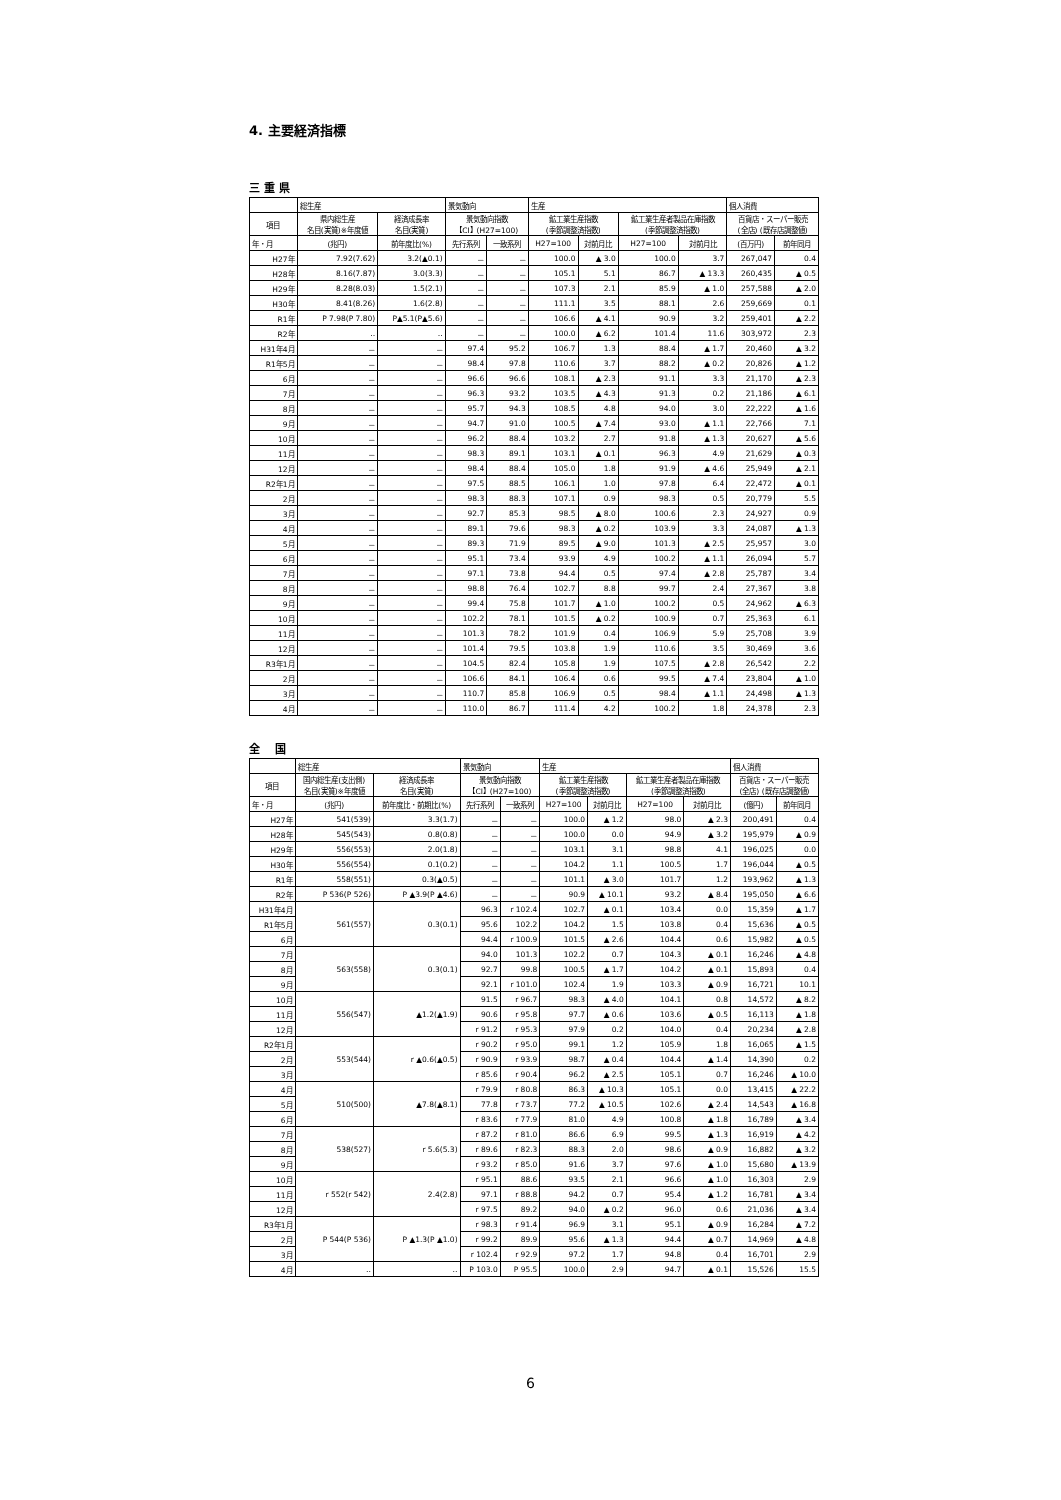4. 主要経済指標
三 重 県
| | 総生産 | | 景気動向 | | 生産 | | | | 個人消費 | |
| --- | --- | --- | --- | --- | --- | --- | --- | --- | --- | --- |
| 項目 | 県内総生産 名目(実質)※年度値 | 経済成長率 名目(実質) | 景気動向指数 【CI】(H27=100) | | 鉱工業生産指数 (季節調整済指数) | | 鉱工業生産者製品在庫指数 (季節調整済指数) | | 百貨店・スーパー販売 (全店) (既存店調整値) | |
| 年・月 | (兆円) | 前年度比(%) | 先行系列 | 一致系列 | H27=100 | 対前月比 | H27=100 | 対前月比 | (百万円) | 前年同月 |
| H27年 | 7.92(7.62) | 3.2(▲0.1) | － | － | 100.0 | ▲ 3.0 | 100.0 | 3.7 | 267,047 | 0.4 |
| H28年 | 8.16(7.87) | 3.0(3.3) | － | － | 105.1 | 5.1 | 86.7 | ▲ 13.3 | 260,435 | ▲ 0.5 |
| H29年 | 8.28(8.03) | 1.5(2.1) | － | － | 107.3 | 2.1 | 85.9 | ▲ 1.0 | 257,588 | ▲ 2.0 |
| H30年 | 8.41(8.26) | 1.6(2.8) | － | － | 111.1 | 3.5 | 88.1 | 2.6 | 259,669 | 0.1 |
| R1年 | P 7.98(P 7.80) | P▲5.1(P▲5.6) | － | － | 106.6 | ▲ 4.1 | 90.9 | 3.2 | 259,401 | ▲ 2.2 |
| R2年 | ‥ | ‥ | － | － | 100.0 | ▲ 6.2 | 101.4 | 11.6 | 303,972 | 2.3 |
| H31年4月 | － | － | 97.4 | 95.2 | 106.7 | 1.3 | 88.4 | ▲ 1.7 | 20,460 | ▲ 3.2 |
| R1年5月 | － | － | 98.4 | 97.8 | 110.6 | 3.7 | 88.2 | ▲ 0.2 | 20,826 | ▲ 1.2 |
| 6月 | － | － | 96.6 | 96.6 | 108.1 | ▲ 2.3 | 91.1 | 3.3 | 21,170 | ▲ 2.3 |
| 7月 | － | － | 96.3 | 93.2 | 103.5 | ▲ 4.3 | 91.3 | 0.2 | 21,186 | ▲ 6.1 |
| 8月 | － | － | 95.7 | 94.3 | 108.5 | 4.8 | 94.0 | 3.0 | 22,222 | ▲ 1.6 |
| 9月 | － | － | 94.7 | 91.0 | 100.5 | ▲ 7.4 | 93.0 | ▲ 1.1 | 22,766 | 7.1 |
| 10月 | － | － | 96.2 | 88.4 | 103.2 | 2.7 | 91.8 | ▲ 1.3 | 20,627 | ▲ 5.6 |
| 11月 | － | － | 98.3 | 89.1 | 103.1 | ▲ 0.1 | 96.3 | 4.9 | 21,629 | ▲ 0.3 |
| 12月 | － | － | 98.4 | 88.4 | 105.0 | 1.8 | 91.9 | ▲ 4.6 | 25,949 | ▲ 2.1 |
| R2年1月 | － | － | 97.5 | 88.5 | 106.1 | 1.0 | 97.8 | 6.4 | 22,472 | ▲ 0.1 |
| 2月 | － | － | 98.3 | 88.3 | 107.1 | 0.9 | 98.3 | 0.5 | 20,779 | 5.5 |
| 3月 | － | － | 92.7 | 85.3 | 98.5 | ▲ 8.0 | 100.6 | 2.3 | 24,927 | 0.9 |
| 4月 | － | － | 89.1 | 79.6 | 98.3 | ▲ 0.2 | 103.9 | 3.3 | 24,087 | ▲ 1.3 |
| 5月 | － | － | 89.3 | 71.9 | 89.5 | ▲ 9.0 | 101.3 | ▲ 2.5 | 25,957 | 3.0 |
| 6月 | － | － | 95.1 | 73.4 | 93.9 | 4.9 | 100.2 | ▲ 1.1 | 26,094 | 5.7 |
| 7月 | － | － | 97.1 | 73.8 | 94.4 | 0.5 | 97.4 | ▲ 2.8 | 25,787 | 3.4 |
| 8月 | － | － | 98.8 | 76.4 | 102.7 | 8.8 | 99.7 | 2.4 | 27,367 | 3.8 |
| 9月 | － | － | 99.4 | 75.8 | 101.7 | ▲ 1.0 | 100.2 | 0.5 | 24,962 | ▲ 6.3 |
| 10月 | － | － | 102.2 | 78.1 | 101.5 | ▲ 0.2 | 100.9 | 0.7 | 25,363 | 6.1 |
| 11月 | － | － | 101.3 | 78.2 | 101.9 | 0.4 | 106.9 | 5.9 | 25,708 | 3.9 |
| 12月 | － | － | 101.4 | 79.5 | 103.8 | 1.9 | 110.6 | 3.5 | 30,469 | 3.6 |
| R3年1月 | － | － | 104.5 | 82.4 | 105.8 | 1.9 | 107.5 | ▲ 2.8 | 26,542 | 2.2 |
| 2月 | － | － | 106.6 | 84.1 | 106.4 | 0.6 | 99.5 | ▲ 7.4 | 23,804 | ▲ 1.0 |
| 3月 | － | － | 110.7 | 85.8 | 106.9 | 0.5 | 98.4 | ▲ 1.1 | 24,498 | ▲ 1.3 |
| 4月 | － | － | 110.0 | 86.7 | 111.4 | 4.2 | 100.2 | 1.8 | 24,378 | 2.3 |
全　 国
| | 総生産 | | 景気動向 | | 生産 | | | | 個人消費 | |
| --- | --- | --- | --- | --- | --- | --- | --- | --- | --- | --- |
| 項目 | 国内総生産(支出側) 名目(実質)※年度値 | 経済成長率 名目(実質) | 景気動向指数 【CI】(H27=100) | | 鉱工業生産指数 (季節調整済指数) | | 鉱工業生産者製品在庫指数 (季節調整済指数) | | 百貨店・スーパー販売 (全店) (既存店調整値) | |
| 年・月 | (兆円) | 前年度比・前期比(%) | 先行系列 | 一致系列 | H27=100 | 対前月比 | H27=100 | 対前月比 | (億円) | 前年同月 |
| H27年 | 541(539) | 3.3(1.7) | － | － | 100.0 | ▲ 1.2 | 98.0 | ▲ 2.3 | 200,491 | 0.4 |
| H28年 | 545(543) | 0.8(0.8) | － | － | 100.0 | 0.0 | 94.9 | ▲ 3.2 | 195,979 | ▲ 0.9 |
| H29年 | 556(553) | 2.0(1.8) | － | － | 103.1 | 3.1 | 98.8 | 4.1 | 196,025 | 0.0 |
| H30年 | 556(554) | 0.1(0.2) | － | － | 104.2 | 1.1 | 100.5 | 1.7 | 196,044 | ▲ 0.5 |
| R1年 | 558(551) | 0.3(▲0.5) | － | － | 101.1 | ▲ 3.0 | 101.7 | 1.2 | 193,962 | ▲ 1.3 |
| R2年 | P 536(P 526) | P ▲3.9(P ▲4.6) | － | － | 90.9 | ▲ 10.1 | 93.2 | ▲ 8.4 | 195,050 | ▲ 6.6 |
| H31年4月 | 561(557) | 0.3(0.1) | 96.3 | r 102.4 | 102.7 | ▲ 0.1 | 103.4 | 0.0 | 15,359 | ▲ 1.7 |
| R1年5月 | | | 95.6 | 102.2 | 104.2 | 1.5 | 103.8 | 0.4 | 15,636 | ▲ 0.5 |
| 6月 | | | 94.4 | r 100.9 | 101.5 | ▲ 2.6 | 104.4 | 0.6 | 15,982 | ▲ 0.5 |
| 7月 | 563(558) | 0.3(0.1) | 94.0 | 101.3 | 102.2 | 0.7 | 104.3 | ▲ 0.1 | 16,246 | ▲ 4.8 |
| 8月 | | | 92.7 | 99.8 | 100.5 | ▲ 1.7 | 104.2 | ▲ 0.1 | 15,893 | 0.4 |
| 9月 | | | 92.1 | r 101.0 | 102.4 | 1.9 | 103.3 | ▲ 0.9 | 16,721 | 10.1 |
| 10月 | 556(547) | ▲1.2(▲1.9) | 91.5 | r 96.7 | 98.3 | ▲ 4.0 | 104.1 | 0.8 | 14,572 | ▲ 8.2 |
| 11月 | | | 90.6 | r 95.8 | 97.7 | ▲ 0.6 | 103.6 | ▲ 0.5 | 16,113 | ▲ 1.8 |
| 12月 | | | r 91.2 | r 95.3 | 97.9 | 0.2 | 104.0 | 0.4 | 20,234 | ▲ 2.8 |
| R2年1月 | 553(544) | r ▲0.6(▲0.5) | r 90.2 | r 95.0 | 99.1 | 1.2 | 105.9 | 1.8 | 16,065 | ▲ 1.5 |
| 2月 | | | r 90.9 | r 93.9 | 98.7 | ▲ 0.4 | 104.4 | ▲ 1.4 | 14,390 | 0.2 |
| 3月 | | | r 85.6 | r 90.4 | 96.2 | ▲ 2.5 | 105.1 | 0.7 | 16,246 | ▲ 10.0 |
| 4月 | 510(500) | ▲7.8(▲8.1) | r 79.9 | r 80.8 | 86.3 | ▲ 10.3 | 105.1 | 0.0 | 13,415 | ▲ 22.2 |
| 5月 | | | 77.8 | r 73.7 | 77.2 | ▲ 10.5 | 102.6 | ▲ 2.4 | 14,543 | ▲ 16.8 |
| 6月 | | | r 83.6 | r 77.9 | 81.0 | 4.9 | 100.8 | ▲ 1.8 | 16,789 | ▲ 3.4 |
| 7月 | 538(527) | r 5.6(5.3) | r 87.2 | r 81.0 | 86.6 | 6.9 | 99.5 | ▲ 1.3 | 16,919 | ▲ 4.2 |
| 8月 | | | r 89.6 | r 82.3 | 88.3 | 2.0 | 98.6 | ▲ 0.9 | 16,882 | ▲ 3.2 |
| 9月 | | | r 93.2 | r 85.0 | 91.6 | 3.7 | 97.6 | ▲ 1.0 | 15,680 | ▲ 13.9 |
| 10月 | r 552(r 542) | 2.4(2.8) | r 95.1 | 88.6 | 93.5 | 2.1 | 96.6 | ▲ 1.0 | 16,303 | 2.9 |
| 11月 | | | 97.1 | r 88.8 | 94.2 | 0.7 | 95.4 | ▲ 1.2 | 16,781 | ▲ 3.4 |
| 12月 | | | r 97.5 | 89.2 | 94.0 | ▲ 0.2 | 96.0 | 0.6 | 21,036 | ▲ 3.4 |
| R3年1月 | P 544(P 536) | P ▲1.3(P ▲1.0) | r 98.3 | r 91.4 | 96.9 | 3.1 | 95.1 | ▲ 0.9 | 16,284 | ▲ 7.2 |
| 2月 | | | r 99.2 | 89.9 | 95.6 | ▲ 1.3 | 94.4 | ▲ 0.7 | 14,969 | ▲ 4.8 |
| 3月 | | | r 102.4 | r 92.9 | 97.2 | 1.7 | 94.8 | 0.4 | 16,701 | 2.9 |
| 4月 | ‥ | ‥ | P 103.0 | P 95.5 | 100.0 | 2.9 | 94.7 | ▲ 0.1 | 15,526 | 15.5 |
6